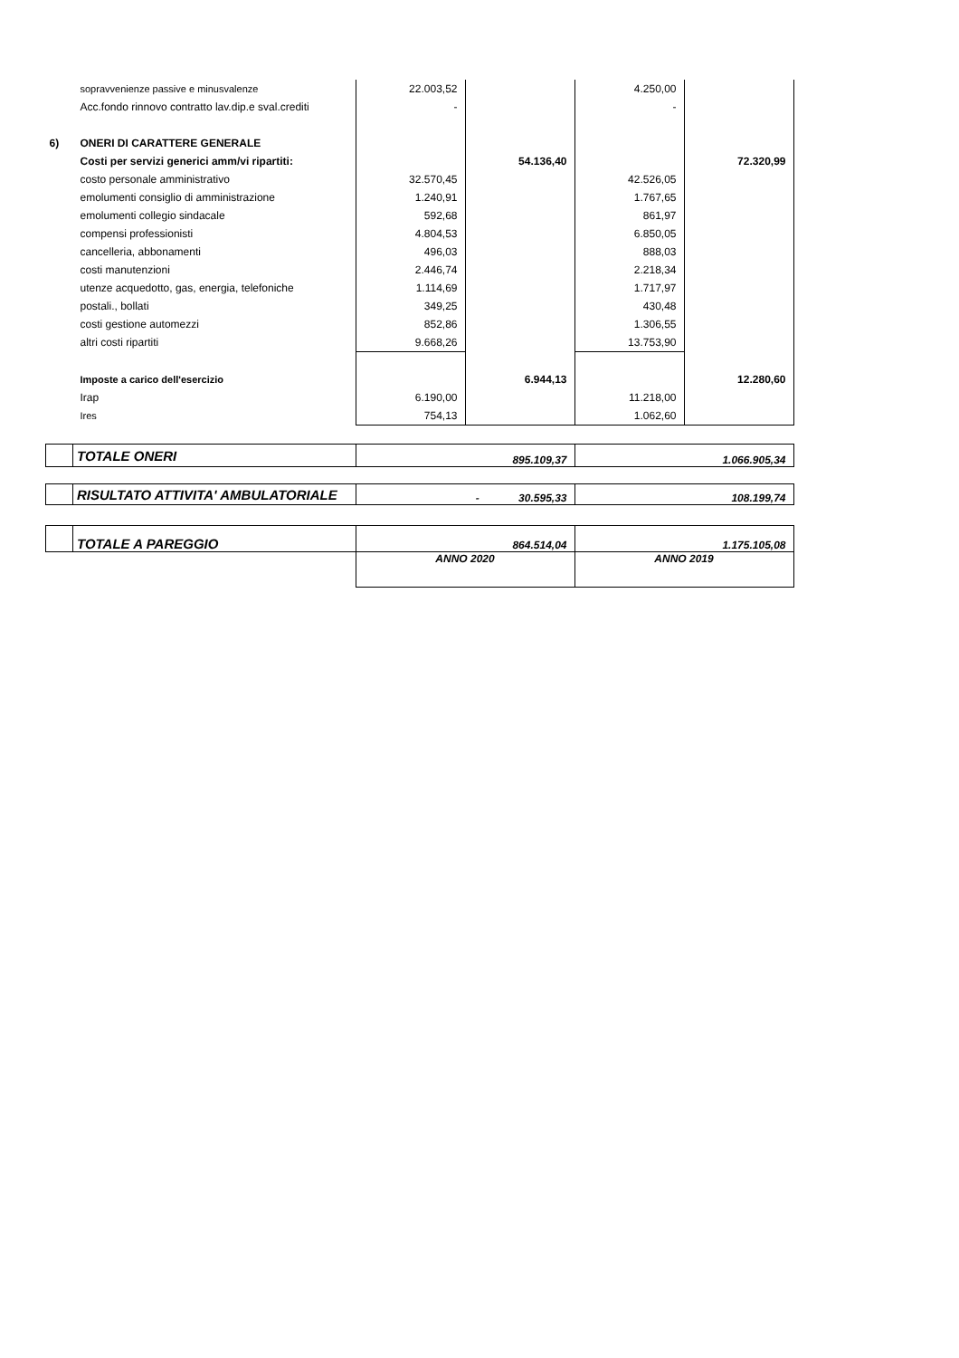| | sopravvenienze passive e minusvalenze | 22.003,52 | | 4.250,00 | |
| | Acc.fondo rinnovo contratto lav.dip.e sval.crediti | - | | - | |
| 6) | ONERI DI CARATTERE GENERALE | | | | |
| | Costi per servizi generici amm/vi ripartiti: | | 54.136,40 | | 72.320,99 |
| | costo personale amministrativo | 32.570,45 | | 42.526,05 | |
| | emolumenti consiglio di amministrazione | 1.240,91 | | 1.767,65 | |
| | emolumenti collegio sindacale | 592,68 | | 861,97 | |
| | compensi professionisti | 4.804,53 | | 6.850,05 | |
| | cancelleria, abbonamenti | 496,03 | | 888,03 | |
| | costi manutenzioni | 2.446,74 | | 2.218,34 | |
| | utenze acquedotto, gas, energia, telefoniche | 1.114,69 | | 1.717,97 | |
| | postali., bollati | 349,25 | | 430,48 | |
| | costi gestione automezzi | 852,86 | | 1.306,55 | |
| | altri costi ripartiti | 9.668,26 | | 13.753,90 | |
| | Imposte a carico dell'esercizio | | 6.944,13 | | 12.280,60 |
| | Irap | 6.190,00 | | 11.218,00 | |
| | Ires | 754,13 | | 1.062,60 | |
| | TOTALE ONERI | 895.109,37 | | 1.066.905,34 | |
| | RISULTATO ATTIVITA' AMBULATORIALE | - 30.595,33 | | 108.199,74 | |
| | TOTALE A PAREGGIO | 864.514,04 | | 1.175.105,08 | |
| | | ANNO 2020 | | ANNO 2019 | |